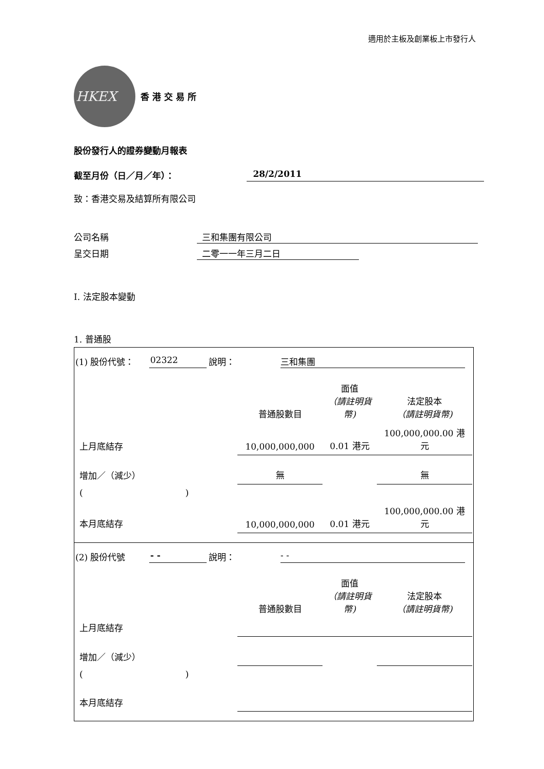適用於主板及創業板上市發行人
HKEX
香港交易所
股份發行人的證券變動月報表
截至月份（日／月／年）： 28/2/2011
致：香港交易及結算所有限公司
公司名稱 三和集團有限公司
呈交日期 二零一一年三月二日
I. 法定股本變動
1. 普通股
(1) 股份代號： 02322 說明： 三和集團
| | 普通股數目 | 面值 （請註明貨幣) | 法定股本 （請註明貨幣) |
| 上月底結存 | 10,000,000,000 | 0.01 港元 | 100,000,000.00 港元 |
| 增加／（減少） | 無 | | 無 |
| ( ) | | | |
| 本月底結存 | 10,000,000,000 | 0.01 港元 | 100,000,000.00 港元 |
(2) 股份代號 - - 說明： - -
| | 普通股數目 | 面值 （請註明貨幣) | 法定股本 （請註明貨幣) |
| 上月底結存 | | | |
| 增加／（減少） | | | |
| ( ) | | | |
| 本月底結存 | | | |